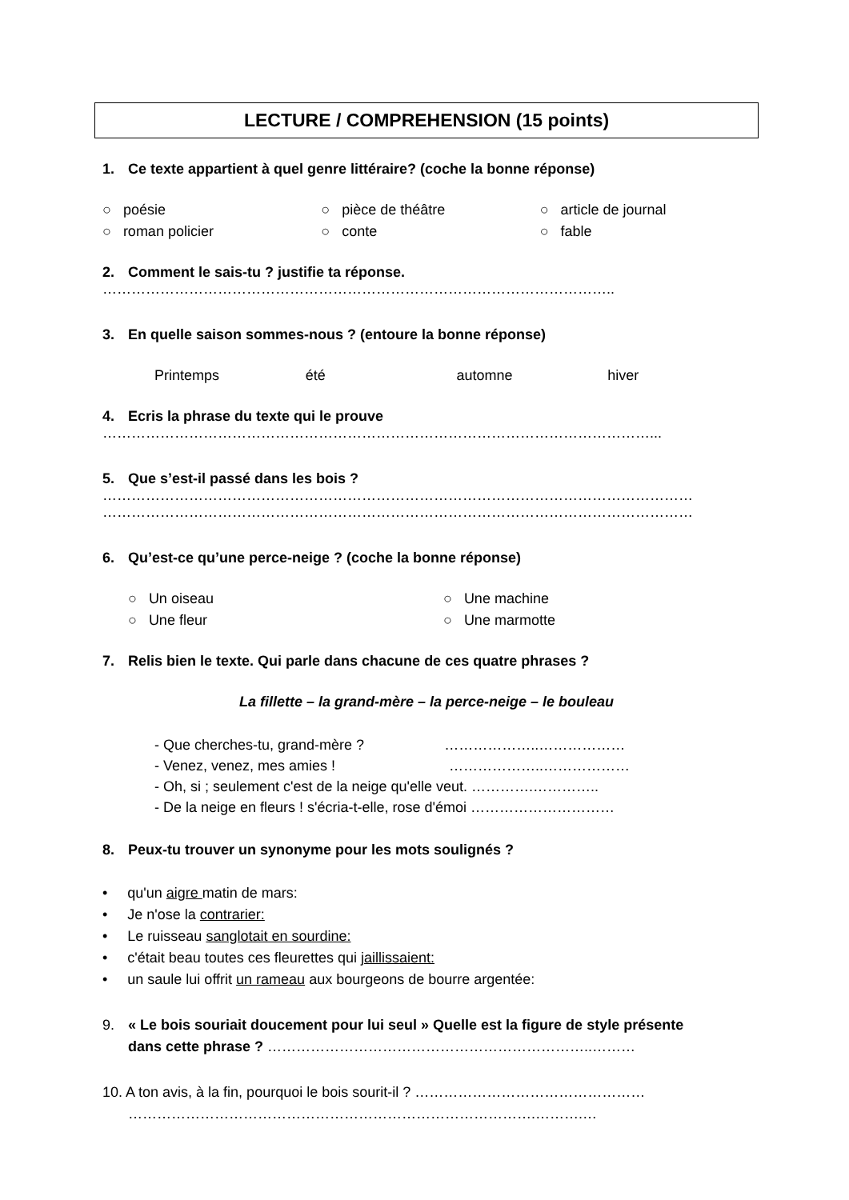LECTURE / COMPREHENSION (15 points)
1. Ce texte appartient à quel genre littéraire? (coche la bonne réponse)
○ poésie ○ pièce de théâtre ○ article de journal
○ roman policier ○ conte ○ fable
2. Comment le sais-tu ? justifie ta réponse.
……………………………………………………………………………………………..
3. En quelle saison sommes-nous ? (entoure la bonne réponse)
Printemps été automne hiver
4. Ecris la phrase du texte qui le prouve
……………………………………………………………………………………………………...
5. Que s’est-il passé dans les bois ?
……………………………………………………………………………………………………………
……………………………………………………………………………………………………………
6. Qu’est-ce qu’une perce-neige ? (coche la bonne réponse)
○ Un oiseau ○ Une machine
○ Une fleur ○ Une marmotte
7. Relis bien le texte. Qui parle dans chacune de ces quatre phrases ?
La fillette – la grand-mère – la perce-neige – le bouleau
- Que cherches-tu, grand-mère ? ………………..………………
- Venez, venez, mes amies ! ………………..………………
- Oh, si ; seulement c'est de la neige qu'elle veut. ………….…………..
- De la neige en fleurs ! s'écria-t-elle, rose d'émoi …………………………
8. Peux-tu trouver un synonyme pour les mots soulignés ?
• qu'un aigre matin de mars:
• Je n'ose la contrarier:
• Le ruisseau sanglotait en sourdine:
• c'était beau toutes ces fleurettes qui jaillissaient:
• un saule lui offrit un rameau aux bourgeons de bourre argentée:
9. « Le bois souriait doucement pour lui seul » Quelle est la figure de style présente
dans cette phrase ? …………………………………………………………..………
10. A ton avis, à la fin, pourquoi le bois sourit-il ? …………………………………………
………………………………………………………………………….……….…